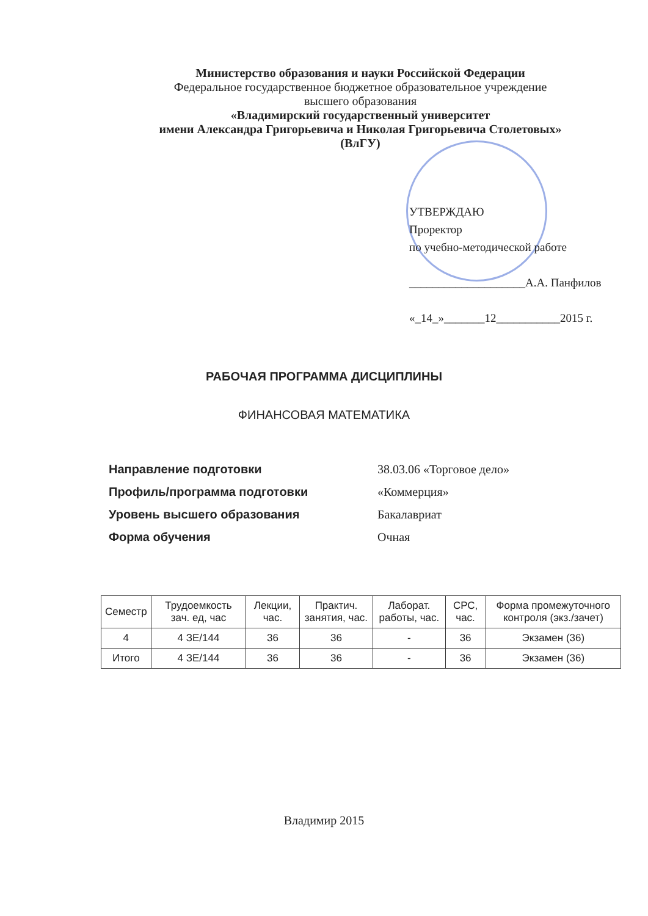Министерство образования и науки Российской Федерации
Федеральное государственное бюджетное образовательное учреждение
высшего образования
«Владимирский государственный университет
имени Александра Григорьевича и Николая Григорьевича Столетовых»
(ВлГУ)
УТВЕРЖДАЮ
Проректор
по учебно-методической работе
____________________А.А. Панфилов
«_14_»_______12___________2015 г.
РАБОЧАЯ ПРОГРАММА ДИСЦИПЛИНЫ
ФИНАНСОВАЯ МАТЕМАТИКА
| Направление подготовки | 38.03.06 «Торговое дело» |
| Профиль/программа подготовки | «Коммерция» |
| Уровень высшего образования | Бакалавриат |
| Форма обучения | Очная |
| Семестр | Трудоемкость зач. ед, час | Лекции, час. | Практич. занятия, час. | Лаборат. работы, час. | СРС, час. | Форма промежуточного контроля (экз./зачет) |
| --- | --- | --- | --- | --- | --- | --- |
| 4 | 4 ЗЕ/144 | 36 | 36 | - | 36 | Экзамен (36) |
| Итого | 4 ЗЕ/144 | 36 | 36 | - | 36 | Экзамен (36) |
Владимир 2015